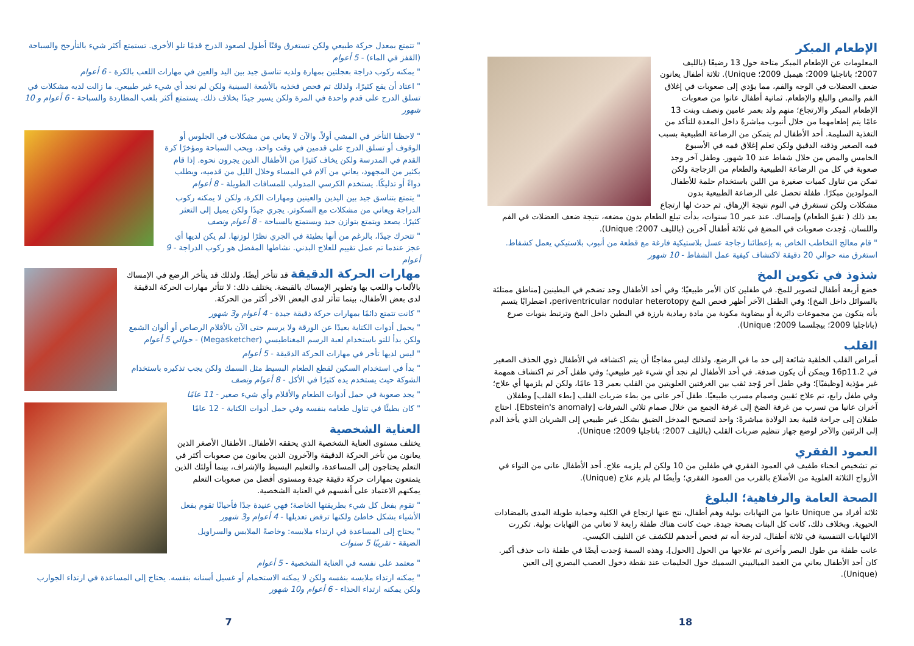الإطعام المبكر
المعلومات عن الإطعام المبكر متاحة حول 13 رضيعًا (بالليف 2007؛ باتاجليا 2009؛ هيمبل 2009؛ Unique). ثلاثة أطفال يعانون ضعف العضلات في الوجه والفم، مما يؤدي إلى صعوبات في إغلاق الفم والمص والبلع والإطعام. ثمانية أطفال عانوا من صعوبات الإطعام المبكر والارتجاع؛ منهم ولد بعمر عامين ونصف وبنت 13 عامًا يتم إطعامهما من خلال أنبوب مباشرةً داخل المعدة للتأكد من التغذية السليمة. أحد الأطفال لم يتمكن من الرضاعة الطبيعية بسبب فمه الصغير وذقنه الدقيق ولكن تعلم إغلاق فمه في الأسبوع الخامس والمص من خلال شفاط عند 10 شهور. وطفل آخر وجد صعوبة في كل من الرضاعة الطبيعية والطعام من الزجاجة ولكن تمكن من تناول كميات صغيرة من اللبن باستخدام حلمة للأطفال المولودين مبكرًا. طفلة تحصل على الرضاعة الطبيعية بدون مشكلات ولكن تستغرق في النوم نتيجة الإرهاق. ثم حدث لها ارتجاع بعد ذلك ( تقيؤ الطعام) وإمساك. عند عمر 10 سنوات، بدأت تبلع الطعام بدون مضغه، نتيجة ضعف العضلات في الفم واللسان. وُجدت صعوبات في المضغ في ثلاثة أطفال آخرين (بالليف 2007؛ Unique).
" قام معالج التخاطب الخاص به بإعطائنا زجاجة عسل بلاستيكية فارغة مع قطعة من أنبوب بلاستيكي يعمل كشفاط. استغرق منه حوالي 20 دقيقة لاكتشاف كيفية عمل الشفاط - 10 شهور
شذوذ في تكوين المخ
خضع أربعة أطفال لتصوير للمخ. في طفلين كان الأمر طبيعيًا؛ وفي أحد الأطفال وجد تضخم في البطينين [مناطق ممتلئة بالسوائل داخل المخ]؛ وفي الطفل الآخر أظهر فحص المخ periventricular nodular heterotopy، اضطرابًا يتسم بأنه يتكون من مجموعات دائرية أو بيضاوية مكونة من مادة رمادية بارزة في البطين داخل المخ وترتبط بنوبات صرع (باتاجليا 2009؛ بيجلسما 2009؛ Unique).
القلب
أمراض القلب الخلقية شائعة إلى حد ما في الرضع، ولذلك ليس مفاجئًا أن يتم اكتشافه في الأطفال ذوي الحذف الصغير في 16p11.2 ويمكن أن يكون صدفة. في أحد الأطفال لم نجد أي شيء غير طبيعي؛ وفي طفل آخر تم اكتشاف همهمة غير مؤذية [وظيفيًا]؛ وفي طفل آخر وُجد ثقب بين الغرفتين العلويتين من القلب بعمر 13 عامًا، ولكن لم يلزمها أي علاج؛ وفي طفل رابع، تم علاج ثقبين وصمام مسرب طبيعيًا. طفل آخر عانى من بطء ضربات القلب [بطء القلب] وطفلان آخران عانيا من تسرب من غرفة الضخ إلى غرفة الجمع من خلال صمام ثلاثي الشرفات [Ebstein's anomaly]. احتاج طفلان إلى جراحة قلبية بعد الولادة مباشرةً: واحد لتصحيح المدخل الضيق بشكل غير طبيعي إلى الشريان الذي يأخذ الدم إلى الرئتين والآخر لوضع جهاز تنظيم ضربات القلب (بالليف 2007؛ باتاجليا 2009؛ Unique).
العمود الفقري
تم تشخيص انحناء طفيف في العمود الفقري في طفلين من 10 ولكن لم يلزمه علاج. أحد الأطفال عانى من التواء في الأزواج الثلاثة العلوية من الأضلاع بالقرب من العمود الفقري؛ وأيضًا لم يلزم علاج (Unique).
الصحة العامة والرفاهية؛ البلوغ
ثلاثة أفراد من Unique عانوا من التهابات بولية وهم أطفال، نتج عنها ارتجاع في الكلية وحماية طويلة المدى بالمضادات الحيوية. وبخلاف ذلك، كانت كل البنات بصحة جيدة، حيث كانت هناك طفلة رابعة لا تعاني من التهابات بولية. تكررت الالتهابات التنفسية في ثلاثة أطفال، لدرجة أنه تم فحص أحدهم للكشف عن التليف الكيسي.
عانت طفلة من طول البصر وأخرى تم علاجها من الحول [الحول]، وهذه السمة وُجدت أيضًا في طفلة ذات حذف أكبر. كان أحد الأطفال يعاني من الغمد الميالييني السميك حول الحليمات عند نقطة دخول العصب البصري إلى العين (Unique).
18
" تتمتع بمعدل حركة طبيعي ولكن تستغرق وقتًا أطول لصعود الدرج قدمًا تلو الأخرى. تستمتع أكثر شيء بالتأرجح والسباحة (القفز في الماء) - 5 أعوام
" يمكنه ركوب دراجة بعجلتين بمهارة ولديه تناسق جيد بين اليد والعين في مهارات اللعب بالكرة - 6 أعوام
" اعتاد أن يقع كثيرًا، ولذلك تم فحص فخذيه بالأشعة السينية ولكن لم نجد أي شيء غير طبيعي. ما زالت لديه مشكلات في تسلق الدرج على قدم واحدة في المرة ولكن يسير جيدًا بخلاف ذلك. يستمتع أكثر بلعب المطاردة والسباحة - 6 أعوام و 10 شهور
" لاحظنا التأخر في المشي أولاً. والآن لا يعاني من مشكلات في الجلوس أو الوقوف أو تسلق الدرج على قدمين في وقت واحد، ويحب السباحة ومؤخرًا كرة القدم في المدرسة ولكن يخاف كثيرًا من الأطفال الذين يجرون نحوه. إذا قام بكثير من المجهود، يعاني من آلام في المساء وخلال الليل من قدميه، ويطلب دواءً أو تدليكًا. يستخدم الكرسي المدولب للمسافات الطويلة - 8 أعوام
" يتمتع بتناسق جيد بين اليدين والعينين ومهارات الكرة، ولكن لا يمكنه ركوب الدراجة ويعاني من مشكلات مع السكوتر. يجري جيدًا ولكن يميل إلى التعثر كثيرًا. يصعد ويتمتع بتوازن جيد ويستمتع بالسباحة - 8 أعوام ونصف
" تتحرك جيدًا، بالرغم من أنها بطيئة في الجري نظرًا لوزنها. لم يكن لديها أي عجز عندما تم عمل تقييم للعلاج البدني. نشاطها المفضل هو ركوب الدراجة - 9 أعوام
مهارات الحركة الدقيقة قد تتأخر أيضًا، ولذلك قد يتأخر الرضع في الإمساك بالألعاب واللعب بها وتطوير الإمساك بالقبضة. يختلف ذلك: لا تتأثر مهارات الحركة الدقيقة لدى بعض الأطفال، بينما تتأثر لدى البعض الآخر أكثر من الحركة.
" كانت تتمتع دائمًا بمهارات حركة دقيقة جيدة - 4 أعوام و3 شهور
" يحمل أدوات الكتابة بعيدًا عن الورقة ولا يرسم حتى الآن بالأقلام الرصاص أو ألوان الشمع ولكن بدأ للتو باستخدام لعبة الرسم المغناطيسي (Megasketcher) - حوالي 5 أعوام
" ليس لديها تأخر في مهارات الحركة الدقيقة - 5 أعوام
" بدأ في استخدام السكين لقطع الطعام البسيط مثل السمك ولكن يجب تذكيره باستخدام الشوكة حيث يستخدم يده كثيرًا في الأكل - 8 أعوام ونصف
" يجد صعوبة في حمل أدوات الطعام والأقلام وأي شيء صغير - 11 عامًا
" كان بطيئًا في تناول طعامه بنفسه وفي حمل أدوات الكتابة - 12 عامًا
العناية الشخصية
يختلف مستوى العناية الشخصية الذي يحققه الأطفال. الأطفال الأصغر الذين يعانون من تأخر الحركة الدقيقة والآخرون الذين يعانون من صعوبات أكثر في التعلم يحتاجون إلى المساعدة، والتعليم البسيط والإشراف، بينما أولئك الذين يتمتعون بمهارات حركة دقيقة جيدة ومستوى أفضل من صعوبات التعلم يمكنهم الاعتماد على أنفسهم في العناية الشخصية.
" تقوم بفعل كل شيء بطريقتها الخاصة؛ فهي عنيدة جدًا فأحيانًا تقوم بفعل الأشياء بشكل خاطئ ولكنها ترفض تعديلها - 4 أعوام و3 شهور
" يحتاج إلى المساعدة في ارتداء ملابسه: وخاصةً الملابس والسراويل الضيقة - تقريبًا 5 سنوات
" معتمد على نفسه في العناية الشخصية - 5 أعوام
" يمكنه ارتداء ملابسه بنفسه ولكن لا يمكنه الاستحمام أو غسيل أسنانه بنفسه. يحتاج إلى المساعدة في ارتداء الجوارب ولكن يمكنه ارتداء الحذاء - 6 أعوام و10 شهور
7